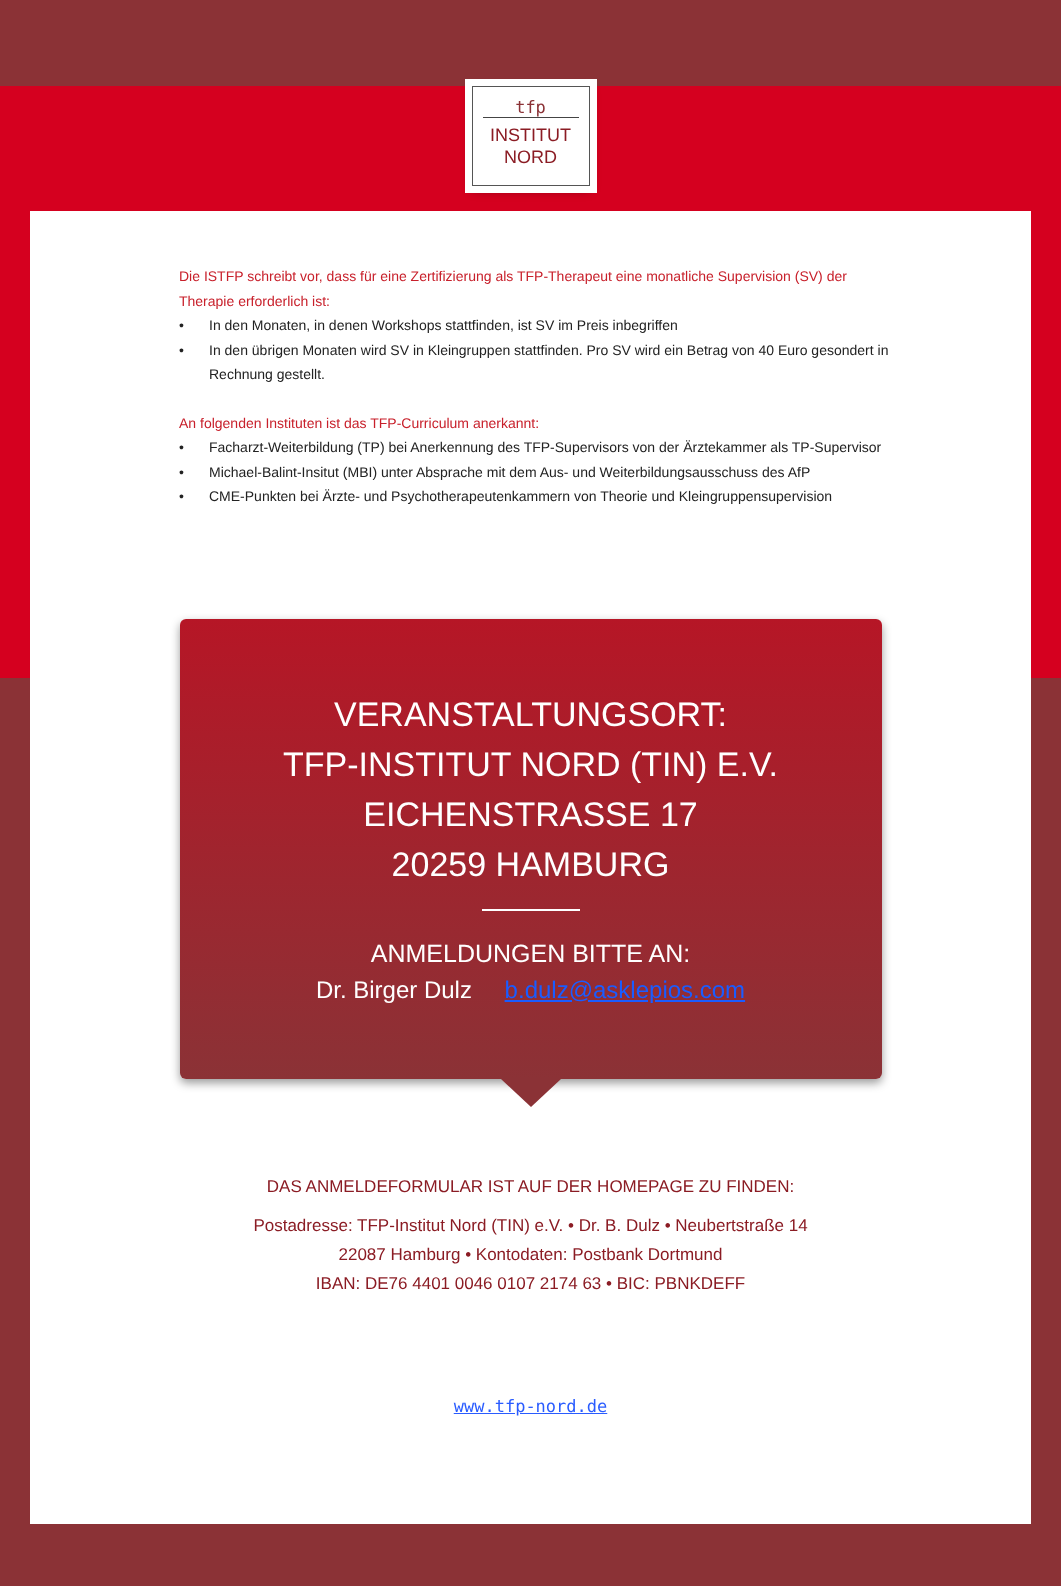tfp
INSTITUT
NORD
Die ISTFP schreibt vor, dass für eine Zertifizierung als TFP-Therapeut eine monatliche Supervision (SV) der Therapie erforderlich ist:
• In den Monaten, in denen Workshops stattfinden, ist SV im Preis inbegriffen
• In den übrigen Monaten wird SV in Kleingruppen stattfinden. Pro SV wird ein Betrag von 40 Euro gesondert in Rechnung gestellt.
An folgenden Instituten ist das TFP-Curriculum anerkannt:
• Facharzt-Weiterbildung (TP) bei Anerkennung des TFP-Supervisors von der Ärztekammer als TP-Supervisor
• Michael-Balint-Insitut (MBI) unter Absprache mit dem Aus- und Weiterbildungsausschuss des AfP
• CME-Punkten bei Ärzte- und Psychotherapeutenkammern von Theorie und Kleingruppensupervision
VERANSTALTUNGSORT:
TFP-INSTITUT NORD (TIN) E.V.
EICHENSTRASSE 17
20259 HAMBURG
ANMELDUNGEN BITTE AN:
Dr. Birger Dulz b.dulz@asklepios.com
DAS ANMELDEFORMULAR IST AUF DER HOMEPAGE ZU FINDEN:
Postadresse: TFP-Institut Nord (TIN) e.V. • Dr. B. Dulz • Neubertstraße 14
22087 Hamburg • Kontodaten: Postbank Dortmund
IBAN: DE76 4401 0046 0107 2174 63 • BIC: PBNKDEFF
www.tfp-nord.de